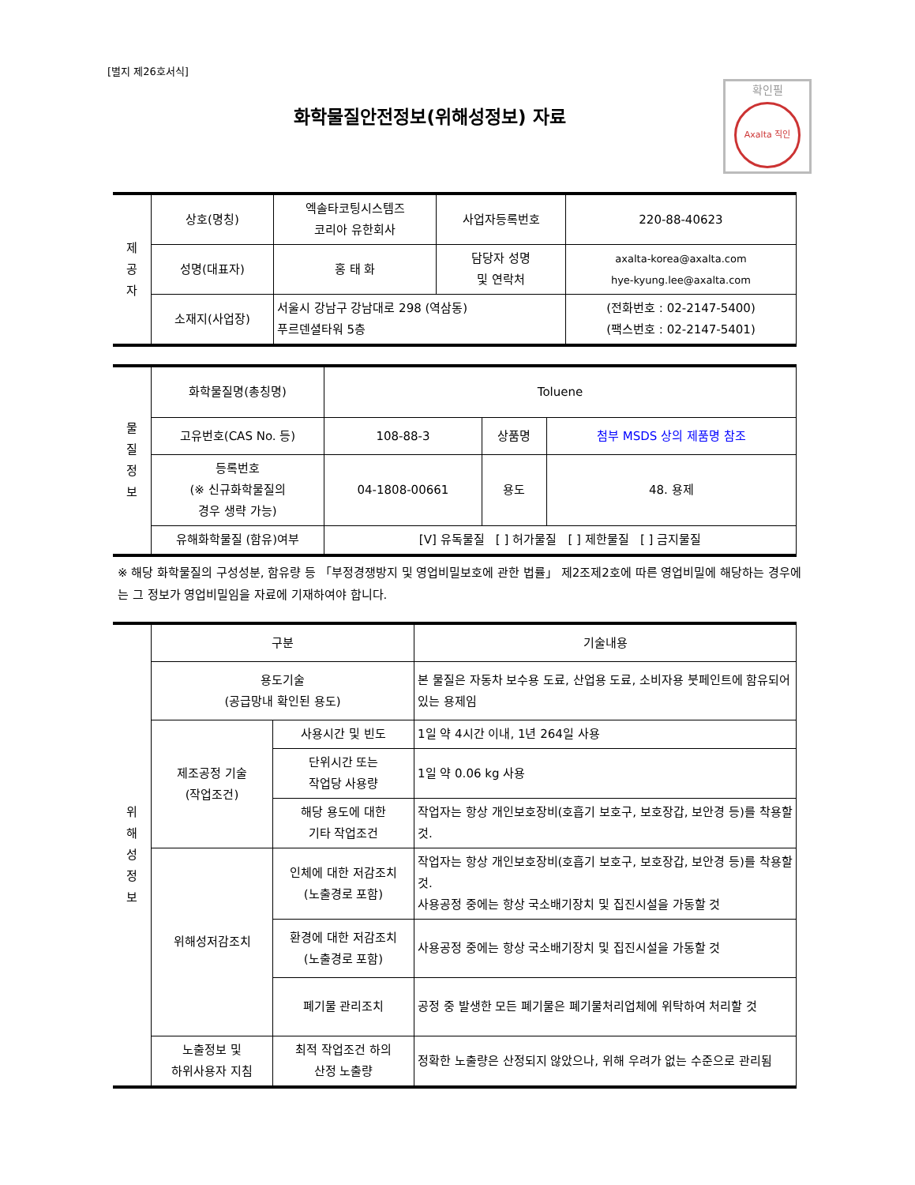[별지 제26호서식]
확인필
Axalta 직인
화학물질안전정보(위해성정보) 자료
| 제 공 자 | 상호(명칭) | 엑솔타코팅시스템즈 코리아 유한회사 | 사업자등록번호 | 220-88-40623 |
| | 성명(대표자) | 홍 태 화 | 담당자 성명 및 연락처 | axalta-korea@axalta.com hye-kyung.lee@axalta.com |
| | 소재지(사업장) | 서울시 강남구 강남대로 298 (역삼동) 푸르덴셜타워 5층 | | (전화번호 : 02-2147-5400) (팩스번호 : 02-2147-5401) |
| 물 질 정 보 | 화학물질명(총칭명) | Toluene | | |
| | 고유번호(CAS No. 등) | 108-88-3 | 상품명 | 첨부 MSDS 상의 제품명 참조 |
| | 등록번호 (※ 신규화학물질의 경우 생략 가능) | 04-1808-00661 | 용도 | 48. 용제 |
| | 유해화학물질 (함유)여부 | [V] 유독물질 [ ] 허가물질 [ ] 제한물질 [ ] 금지물질 | | |
※ 해당 화학물질의 구성성분, 함유량 등 「부정경쟁방지 및 영업비밀보호에 관한 법률」 제2조제2호에 따른 영업비밀에 해당하는 경우에는 그 정보가 영업비밀임을 자료에 기재하여야 합니다.
| 위 해 성 정 보 | 구분 | | 기술내용 |
| | 용도기술 (공급망내 확인된 용도) | | 본 물질은 자동차 보수용 도료, 산업용 도료, 소비자용 붓페인트에 함유되어 있는 용제임 |
| | 제조공정 기술 (작업조건) | 사용시간 및 빈도 | 1일 약 4시간 이내, 1년 264일 사용 |
| | | 단위시간 또는 작업당 사용량 | 1일 약 0.06 kg 사용 |
| | | 해당 용도에 대한 기타 작업조건 | 작업자는 항상 개인보호장비(호흡기 보호구, 보호장갑, 보안경 등)를 착용할 것. |
| | 위해성저감조치 | 인체에 대한 저감조치 (노출경로 포함) | 작업자는 항상 개인보호장비(호흡기 보호구, 보호장갑, 보안경 등)를 착용할 것. 사용공정 중에는 항상 국소배기장치 및 집진시설을 가동할 것 |
| | | 환경에 대한 저감조치 (노출경로 포함) | 사용공정 중에는 항상 국소배기장치 및 집진시설을 가동할 것 |
| | | 폐기물 관리조치 | 공정 중 발생한 모든 폐기물은 폐기물처리업체에 위탁하여 처리할 것 |
| | 노출정보 및 하위사용자 지침 | 최적 작업조건 하의 산정 노출량 | 정확한 노출량은 산정되지 않았으나, 위해 우려가 없는 수준으로 관리됨 |